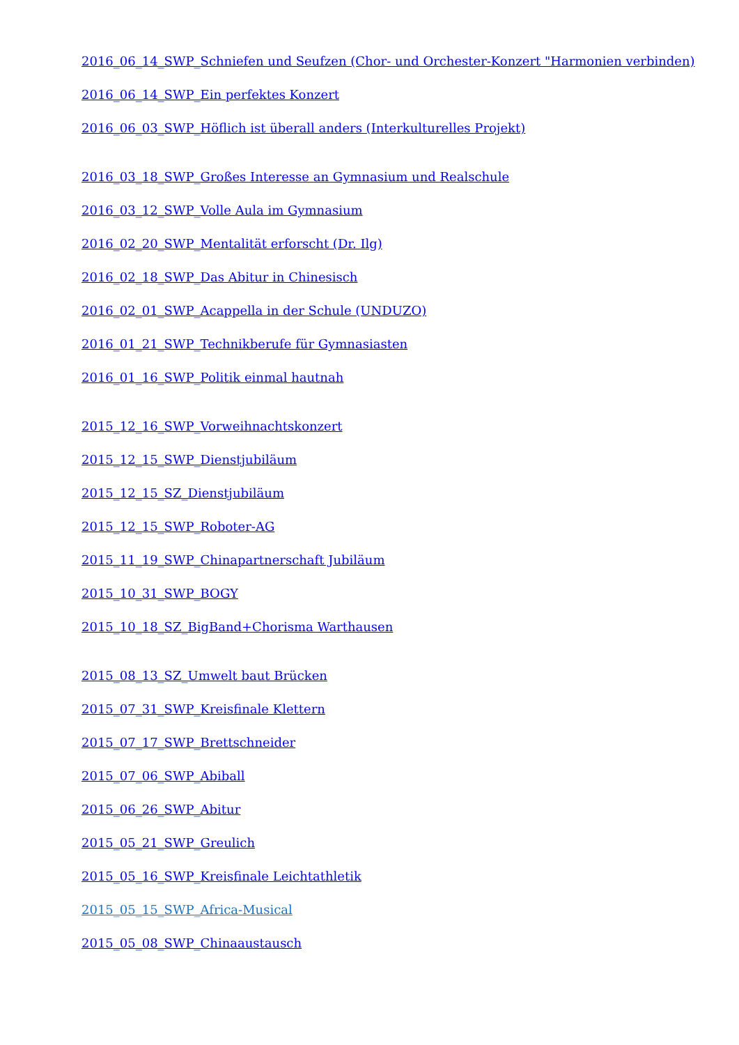2016_06_14_SWP_Schniefen und Seufzen (Chor- und Orchester-Konzert "Harmonien verbinden)
2016_06_14_SWP_Ein perfektes Konzert
2016_06_03_SWP_Höflich ist überall anders (Interkulturelles Projekt)
2016_03_18_SWP_Großes Interesse an Gymnasium und Realschule
2016_03_12_SWP_Volle Aula im Gymnasium
2016_02_20_SWP_Mentalität erforscht (Dr. Ilg)
2016_02_18_SWP_Das Abitur in Chinesisch
2016_02_01_SWP_Acappella in der Schule (UNDUZO)
2016_01_21_SWP_Technikberufe für Gymnasiasten
2016_01_16_SWP_Politik einmal hautnah
2015_12_16_SWP_Vorweihnachtskonzert
2015_12_15_SWP_Dienstjubiläum
2015_12_15_SZ_Dienstjubiläum
2015_12_15_SWP_Roboter-AG
2015_11_19_SWP_Chinapartnerschaft Jubiläum
2015_10_31_SWP_BOGY
2015_10_18_SZ_BigBand+Chorisma Warthausen
2015_08_13_SZ_Umwelt baut Brücken
2015_07_31_SWP_Kreisfinale Klettern
2015_07_17_SWP_Brettschneider
2015_07_06_SWP_Abiball
2015_06_26_SWP_Abitur
2015_05_21_SWP_Greulich
2015_05_16_SWP_Kreisfinale Leichtathletik
2015_05_15_SWP_Africa-Musical
2015_05_08_SWP_Chinaaustausch